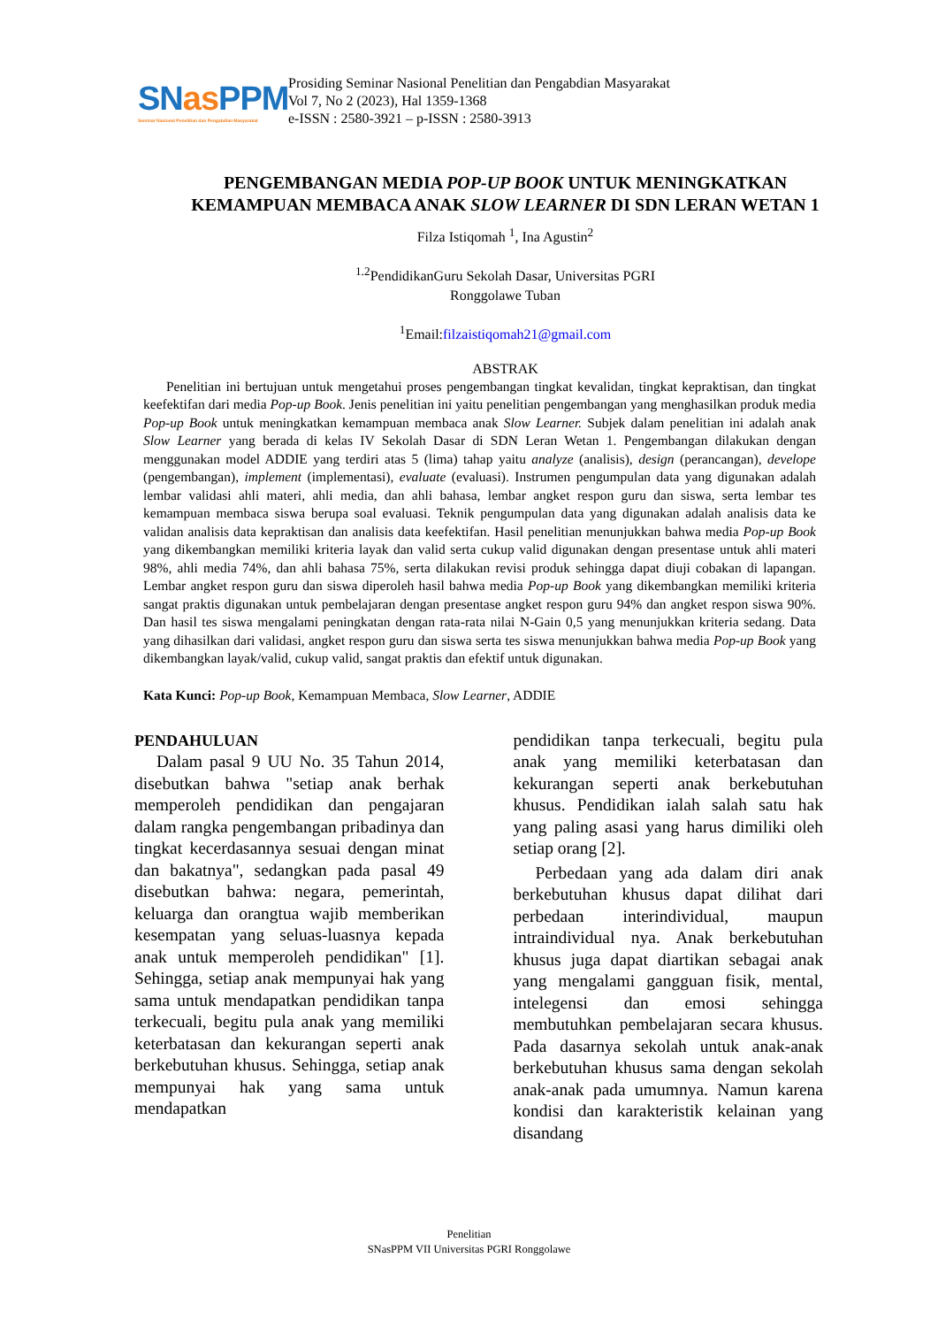SNas PPM
Seminar Nasional Penelitian dan Pengabdian Masyarakat
Prosiding Seminar Nasional Penelitian dan Pengabdian Masyarakat
Vol 7, No 2 (2023), Hal 1359-1368
e-ISSN : 2580-3921 – p-ISSN : 2580-3913
PENGEMBANGAN MEDIA POP-UP BOOK UNTUK MENINGKATKAN KEMAMPUAN MEMBACA ANAK SLOW LEARNER DI SDN LERAN WETAN 1
Filza Istiqomah <sup>1</sup>, Ina Agustin<sup>2</sup>
<sup>1.2</sup>PendidikanGuru Sekolah Dasar, Universitas PGRI
Ronggolawe Tuban
<sup>1</sup> Email:filzaistiqomah21@gmail.com
ABSTRAK
Penelitian ini bertujuan untuk mengetahui proses pengembangan tingkat kevalidan, tingkat kepraktisan, dan tingkat keefektifan dari media Pop-up Book. Jenis penelitian ini yaitu penelitian pengembangan yang menghasilkan produk media Pop-up Book untuk meningkatkan kemampuan membaca anak Slow Learner. Subjek dalam penelitian ini adalah anak Slow Learner yang berada di kelas IV Sekolah Dasar di SDN Leran Wetan 1. Pengembangan dilakukan dengan menggunakan model ADDIE yang terdiri atas 5 (lima) tahap yaitu analyze (analisis), design (perancangan), develope (pengembangan), implement (implementasi), evaluate (evaluasi). Instrumen pengumpulan data yang digunakan adalah lembar validasi ahli materi, ahli media, dan ahli bahasa, lembar angket respon guru dan siswa, serta lembar tes kemampuan membaca siswa berupa soal evaluasi. Teknik pengumpulan data yang digunakan adalah analisis data ke validan analisis data kepraktisan dan analisis data keefektifan. Hasil penelitian menunjukkan bahwa media Pop-up Book yang dikembangkan memiliki kriteria layak dan valid serta cukup valid digunakan dengan presentase untuk ahli materi 98%, ahli media 74%, dan ahli bahasa 75%, serta dilakukan revisi produk sehingga dapat diuji cobakan di lapangan. Lembar angket respon guru dan siswa diperoleh hasil bahwa media Pop-up Book yang dikembangkan memiliki kriteria sangat praktis digunakan untuk pembelajaran dengan presentase angket respon guru 94% dan angket respon siswa 90%. Dan hasil tes siswa mengalami peningkatan dengan rata-rata nilai N-Gain 0,5 yang menunjukkan kriteria sedang. Data yang dihasilkan dari validasi, angket respon guru dan siswa serta tes siswa menunjukkan bahwa media Pop-up Book yang dikembangkan layak/valid, cukup valid, sangat praktis dan efektif untuk digunakan.
Kata Kunci: Pop-up Book, Kemampuan Membaca, Slow Learner, ADDIE
PENDAHULUAN
Dalam pasal 9 UU No. 35 Tahun 2014, disebutkan bahwa "setiap anak berhak memperoleh pendidikan dan pengajaran dalam rangka pengembangan pribadinya dan tingkat kecerdasannya sesuai dengan minat dan bakatnya", sedangkan pada pasal 49 disebutkan bahwa: negara, pemerintah, keluarga dan orangtua wajib memberikan kesempatan yang seluas-luasnya kepada anak untuk memperoleh pendidikan" [1]. Sehingga, setiap anak mempunyai hak yang sama untuk mendapatkan pendidikan tanpa terkecuali, begitu pula anak yang memiliki keterbatasan dan kekurangan seperti anak berkebutuhan khusus. Sehingga, setiap anak mempunyai hak yang sama untuk mendapatkan
pendidikan tanpa terkecuali, begitu pula anak yang memiliki keterbatasan dan kekurangan seperti anak berkebutuhan khusus. Pendidikan ialah salah satu hak yang paling asasi yang harus dimiliki oleh setiap orang [2].
Perbedaan yang ada dalam diri anak berkebutuhan khusus dapat dilihat dari perbedaan interindividual, maupun intraindividual nya. Anak berkebutuhan khusus juga dapat diartikan sebagai anak yang mengalami gangguan fisik, mental, intelegensi dan emosi sehingga membutuhkan pembelajaran secara khusus. Pada dasarnya sekolah untuk anak-anak berkebutuhan khusus sama dengan sekolah anak-anak pada umumnya. Namun karena kondisi dan karakteristik kelainan yang disandang
Penelitian
SNasPPM VII Universitas PGRI Ronggolawe